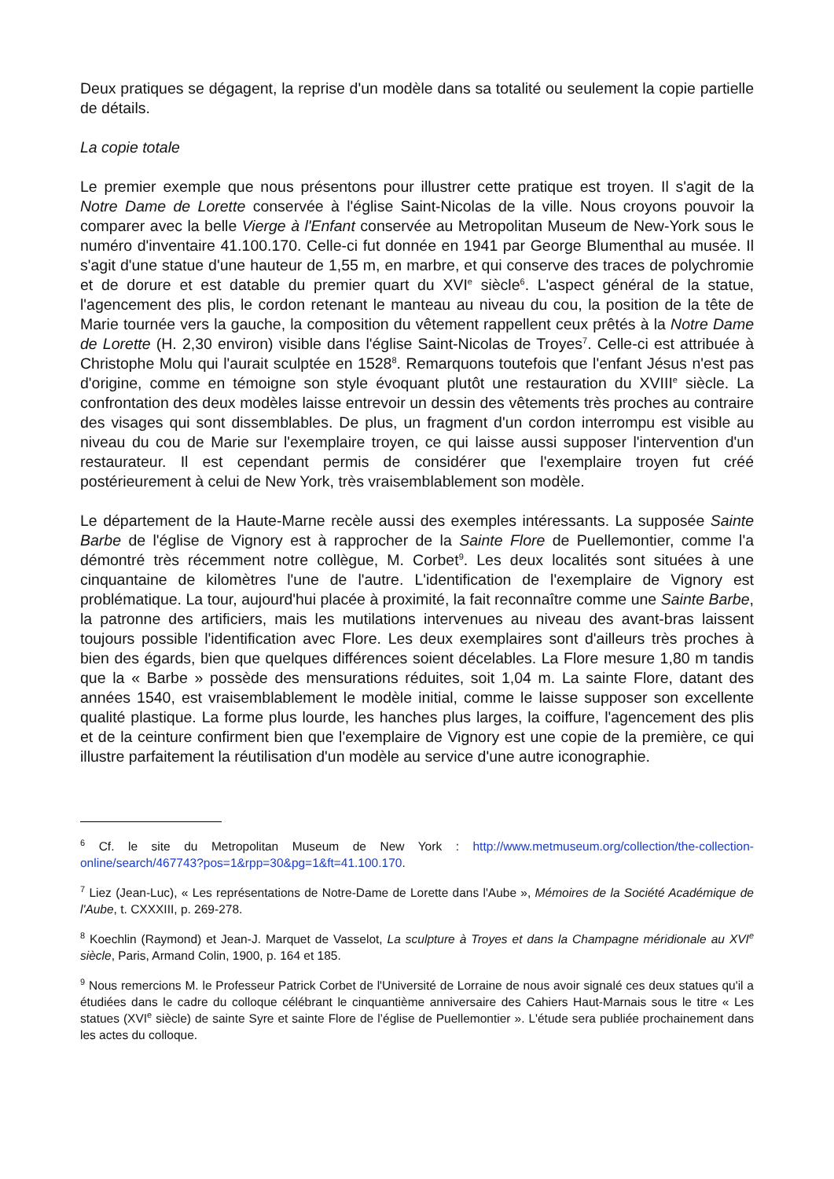Deux pratiques se dégagent, la reprise d'un modèle dans sa totalité ou seulement la copie partielle de détails.
La copie totale
Le premier exemple que nous présentons pour illustrer cette pratique est troyen. Il s'agit de la Notre Dame de Lorette conservée à l'église Saint-Nicolas de la ville. Nous croyons pouvoir la comparer avec la belle Vierge à l'Enfant conservée au Metropolitan Museum de New-York sous le numéro d'inventaire 41.100.170. Celle-ci fut donnée en 1941 par George Blumenthal au musée. Il s'agit d'une statue d'une hauteur de 1,55 m, en marbre, et qui conserve des traces de polychromie et de dorure et est datable du premier quart du XVI<sup>e</sup> siècle<sup>6</sup>. L'aspect général de la statue, l'agencement des plis, le cordon retenant le manteau au niveau du cou, la position de la tête de Marie tournée vers la gauche, la composition du vêtement rappellent ceux prêtés à la Notre Dame de Lorette (H. 2,30 environ) visible dans l'église Saint-Nicolas de Troyes<sup>7</sup>. Celle-ci est attribuée à Christophe Molu qui l'aurait sculptée en 1528<sup>8</sup>. Remarquons toutefois que l'enfant Jésus n'est pas d'origine, comme en témoigne son style évoquant plutôt une restauration du XVIII<sup>e</sup> siècle. La confrontation des deux modèles laisse entrevoir un dessin des vêtements très proches au contraire des visages qui sont dissemblables. De plus, un fragment d'un cordon interrompu est visible au niveau du cou de Marie sur l'exemplaire troyen, ce qui laisse aussi supposer l'intervention d'un restaurateur. Il est cependant permis de considérer que l'exemplaire troyen fut créé postérieurement à celui de New York, très vraisemblablement son modèle.
Le département de la Haute-Marne recèle aussi des exemples intéressants. La supposée Sainte Barbe de l'église de Vignory est à rapprocher de la Sainte Flore de Puellemontier, comme l'a démontré très récemment notre collègue, M. Corbet<sup>9</sup>. Les deux localités sont situées à une cinquantaine de kilomètres l'une de l'autre. L'identification de l'exemplaire de Vignory est problématique. La tour, aujourd'hui placée à proximité, la fait reconnaître comme une Sainte Barbe, la patronne des artificiers, mais les mutilations intervenues au niveau des avant-bras laissent toujours possible l'identification avec Flore. Les deux exemplaires sont d'ailleurs très proches à bien des égards, bien que quelques différences soient décelables. La Flore mesure 1,80 m tandis que la « Barbe » possède des mensurations réduites, soit 1,04 m. La sainte Flore, datant des années 1540, est vraisemblablement le modèle initial, comme le laisse supposer son excellente qualité plastique. La forme plus lourde, les hanches plus larges, la coiffure, l'agencement des plis et de la ceinture confirment bien que l'exemplaire de Vignory est une copie de la première, ce qui illustre parfaitement la réutilisation d'un modèle au service d'une autre iconographie.
<sup>6</sup> Cf. le site du Metropolitan Museum de New York : http://www.metmuseum.org/collection/the-collection-online/search/467743?pos=1&rpp=30&pg=1&ft=41.100.170.
<sup>7</sup> Liez (Jean-Luc), « Les représentations de Notre-Dame de Lorette dans l'Aube », Mémoires de la Société Académique de l'Aube, t. CXXXIII, p. 269-278.
<sup>8</sup> Koechlin (Raymond) et Jean-J. Marquet de Vasselot, La sculpture à Troyes et dans la Champagne méridionale au XVI<sup>e</sup> siècle, Paris, Armand Colin, 1900, p. 164 et 185.
<sup>9</sup> Nous remercions M. le Professeur Patrick Corbet de l'Université de Lorraine de nous avoir signalé ces deux statues qu'il a étudiées dans le cadre du colloque célébrant le cinquantième anniversaire des Cahiers Haut-Marnais sous le titre « Les statues (XVI<sup>e</sup> siècle) de sainte Syre et sainte Flore de l’église de Puellemontier ». L'étude sera publiée prochainement dans les actes du colloque.